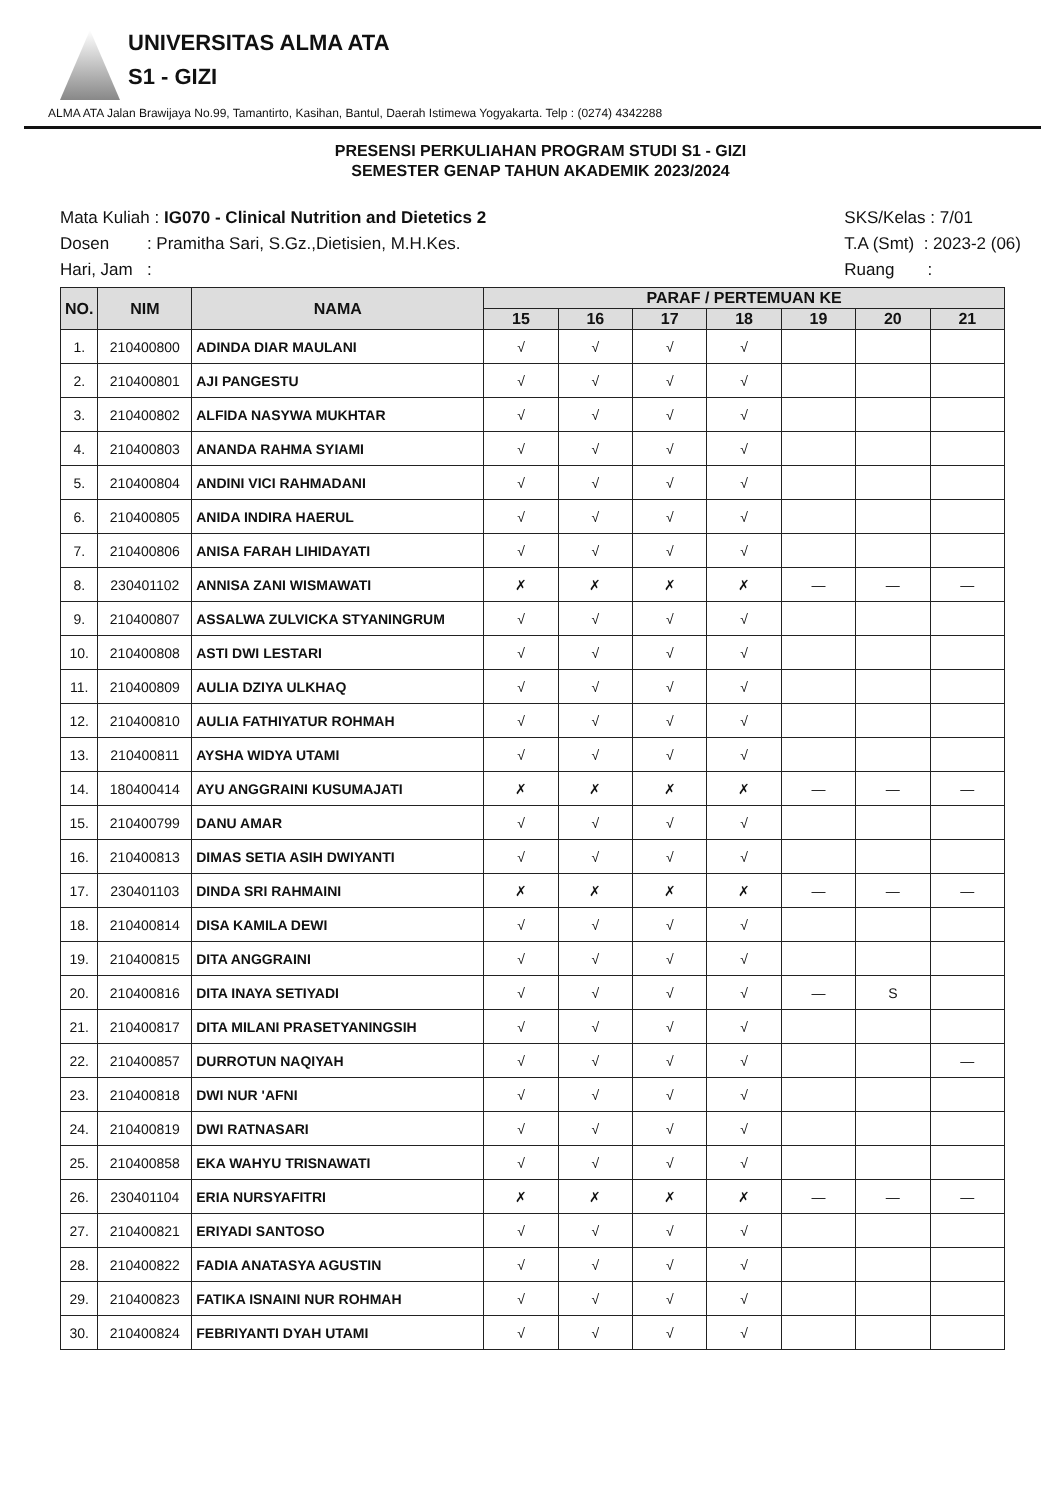UNIVERSITAS ALMA ATA
S1 - GIZI
ALMA ATA Jalan Brawijaya No.99, Tamantirto, Kasihan, Bantul, Daerah Istimewa Yogyakarta. Telp : (0274) 4342288
PRESENSI PERKULIAHAN PROGRAM STUDI S1 - GIZI
SEMESTER GENAP TAHUN AKADEMIK 2023/2024
Mata Kuliah : IG070 - Clinical Nutrition and Dietetics 2
Dosen : Pramitha Sari, S.Gz.,Dietisien, M.H.Kes.
Hari, Jam :
SKS/Kelas : 7/01
T.A (Smt) : 2023-2 (06)
Ruang :
| NO. | NIM | NAMA | PARAF / PERTEMUAN KE | | | | | | |
| --- | --- | --- | --- | --- | --- | --- | --- | --- | --- |
| | | | 15 | 16 | 17 | 18 | 19 | 20 | 21 |
| 1. | 210400800 | ADINDA DIAR MAULANI | √ | √ | √ | √ | | | |
| 2. | 210400801 | AJI PANGESTU | √ | √ | √ | √ | | | |
| 3. | 210400802 | ALFIDA NASYWA MUKHTAR | √ | √ | √ | √ | | | |
| 4. | 210400803 | ANANDA RAHMA SYIAMI | √ | √ | √ | √ | | | |
| 5. | 210400804 | ANDINI VICI RAHMADANI | √ | √ | √ | √ | | | |
| 6. | 210400805 | ANIDA INDIRA HAERUL | √ | √ | √ | √ | | | |
| 7. | 210400806 | ANISA FARAH LIHIDAYATI | √ | √ | √ | √ | | | |
| 8. | 230401102 | ANNISA ZANI WISMAWATI | ✗ | ✗ | ✗ | ✗ | — | — | — |
| 9. | 210400807 | ASSALWA ZULVICKA STYANINGRUM | √ | √ | √ | √ | | | |
| 10. | 210400808 | ASTI DWI LESTARI | √ | √ | √ | √ | | | |
| 11. | 210400809 | AULIA DZIYA ULKHAQ | √ | √ | √ | √ | | | |
| 12. | 210400810 | AULIA FATHIYATUR ROHMAH | √ | √ | √ | √ | | | |
| 13. | 210400811 | AYSHA WIDYA UTAMI | √ | √ | √ | √ | | | |
| 14. | 180400414 | AYU ANGGRAINI KUSUMAJATI | ✗ | ✗ | ✗ | ✗ | — | — | — |
| 15. | 210400799 | DANU AMAR | √ | √ | √ | √ | | | |
| 16. | 210400813 | DIMAS SETIA ASIH DWIYANTI | √ | √ | √ | √ | | | |
| 17. | 230401103 | DINDA SRI RAHMAINI | ✗ | ✗ | ✗ | ✗ | — | — | — |
| 18. | 210400814 | DISA KAMILA DEWI | √ | √ | √ | √ | | | |
| 19. | 210400815 | DITA ANGGRAINI | √ | √ | √ | √ | | | |
| 20. | 210400816 | DITA INAYA SETIYADI | √ | √ | √ | √ | — | S | |
| 21. | 210400817 | DITA MILANI PRASETYANINGSIH | √ | √ | √ | √ | | | |
| 22. | 210400857 | DURROTUN NAQIYAH | √ | √ | √ | √ | | | — |
| 23. | 210400818 | DWI NUR 'AFNI | √ | √ | √ | √ | | | |
| 24. | 210400819 | DWI RATNASARI | √ | √ | √ | √ | | | |
| 25. | 210400858 | EKA WAHYU TRISNAWATI | √ | √ | √ | √ | | | |
| 26. | 230401104 | ERIA NURSYAFITRI | ✗ | ✗ | ✗ | ✗ | — | — | — |
| 27. | 210400821 | ERIYADI SANTOSO | √ | √ | √ | √ | | | |
| 28. | 210400822 | FADIA ANATASYA AGUSTIN | √ | √ | √ | √ | | | |
| 29. | 210400823 | FATIKA ISNAINI NUR ROHMAH | √ | √ | √ | √ | | | |
| 30. | 210400824 | FEBRIYANTI DYAH UTAMI | √ | √ | √ | √ | | | |